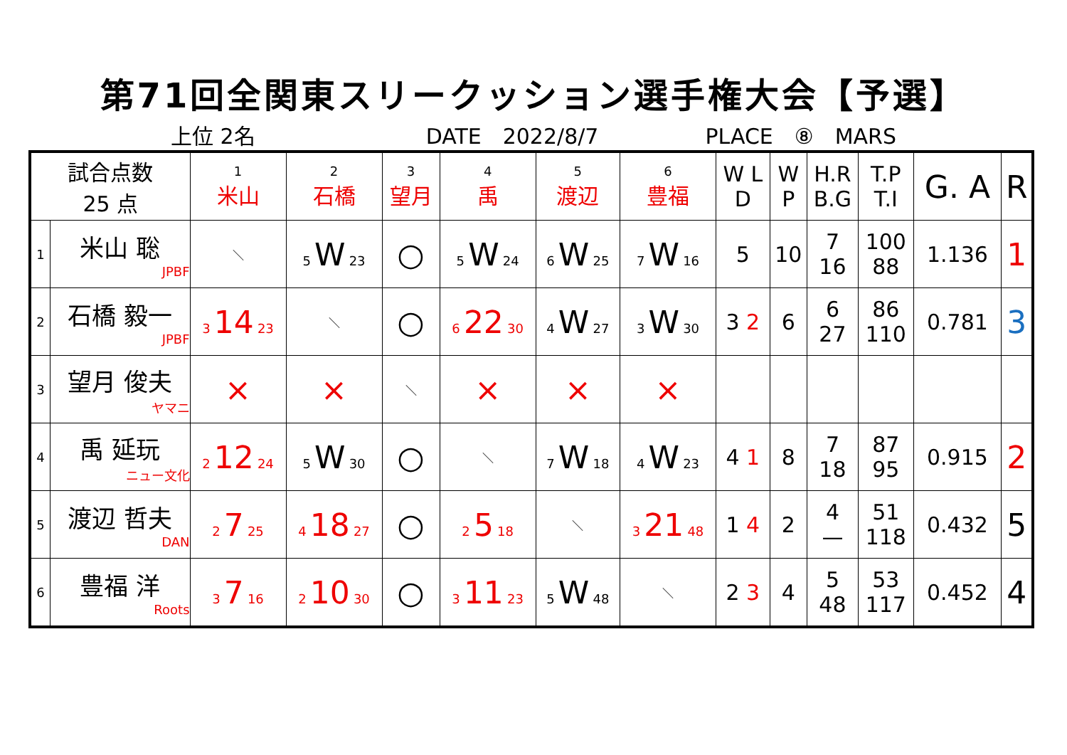第71回全関東スリークッション選手権大会【予選】
上位 2名 DATE　2022/8/7 PLACE　⑧　MARS
| 試合点数 25 点 | | 1 米山 | 2 石橋 | 3 望月 | 4 禹 | 5 渡辺 | 6 豊福 | W L D | W P | H.R B.G | T.P T.I | G. A | R |
| --- | --- | --- | --- | --- | --- | --- | --- | --- | --- | --- | --- | --- | --- |
| 1 | 米山 聡 JPBF | ＼ | 5 W 23 | ○ | 5 W 24 | 6 W 25 | 7 W 16 | 5 | 10 | 7 16 | 100 88 | 1.136 | 1 |
| 2 | 石橋 毅一 JPBF | 3 14 23 | ＼ | ○ | 6 22 30 | 4 W 27 | 3 W 30 | 3 2 | 6 | 6 27 | 86 110 | 0.781 | 3 |
| 3 | 望月 俊夫 ヤマニ | × | × | ＼ | × | × | × | | | | | | |
| 4 | 禹 延玩 ニュー文化 | 2 12 24 | 5 W 30 | ○ | ＼ | 7 W 18 | 4 W 23 | 4 1 | 8 | 7 18 | 87 95 | 0.915 | 2 |
| 5 | 渡辺 哲夫 DAN | 2 7 25 | 4 18 27 | ○ | 2 5 18 | ＼ | 3 21 48 | 1 4 | 2 | 4 — | 51 118 | 0.432 | 5 |
| 6 | 豊福 洋 Roots | 3 7 16 | 2 10 30 | ○ | 3 11 23 | 5 W 48 | ＼ | 2 3 | 4 | 5 48 | 53 117 | 0.452 | 4 |